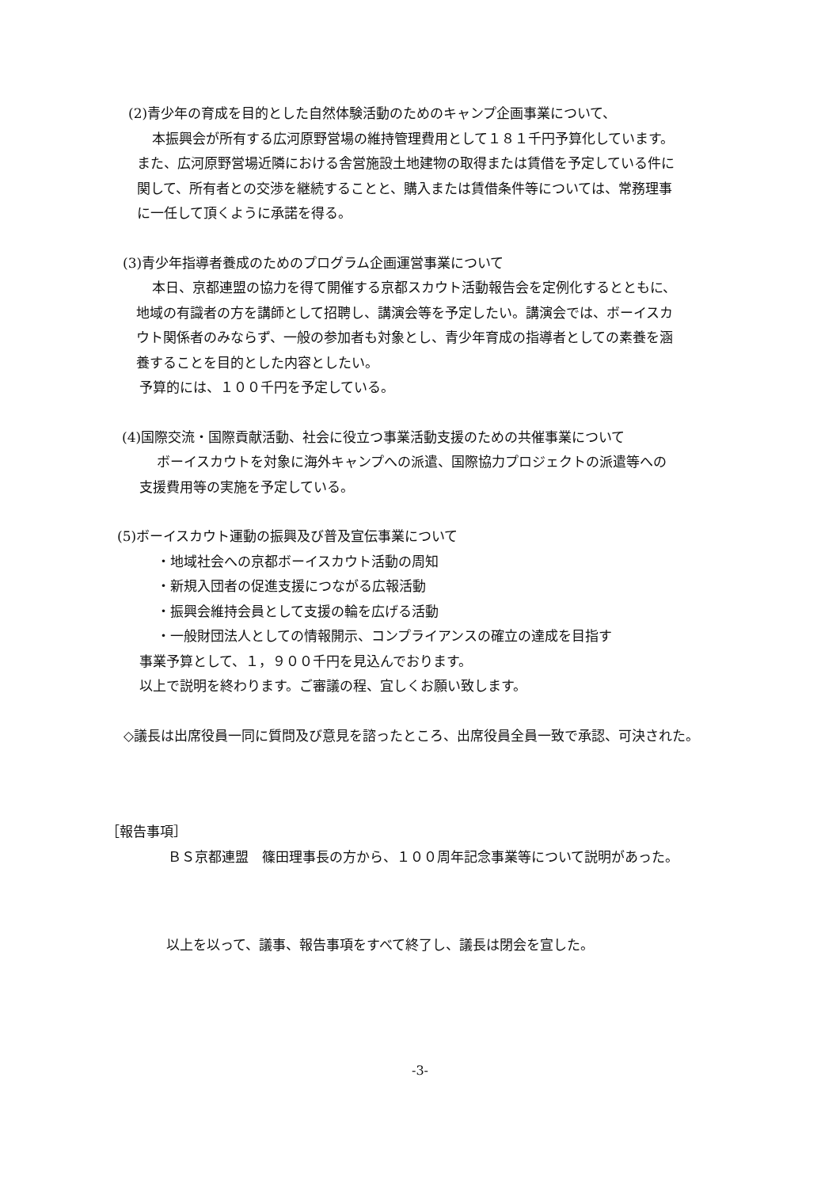(2)青少年の育成を目的とした自然体験活動のためのキャンプ企画事業について、
本振興会が所有する広河原野営場の維持管理費用として１８１千円予算化しています。
また、広河原野営場近隣における舎営施設土地建物の取得または賃借を予定している件に
関して、所有者との交渉を継続することと、購入または賃借条件等については、常務理事
に一任して頂くように承諾を得る。
(3)青少年指導者養成のためのプログラム企画運営事業について
本日、京都連盟の協力を得て開催する京都スカウト活動報告会を定例化するとともに、
地域の有識者の方を講師として招聘し、講演会等を予定したい。講演会では、ボーイスカ
ウト関係者のみならず、一般の参加者も対象とし、青少年育成の指導者としての素養を涵
養することを目的とした内容としたい。
予算的には、１００千円を予定している。
(4)国際交流・国際貢献活動、社会に役立つ事業活動支援のための共催事業について
ボーイスカウトを対象に海外キャンプへの派遣、国際協力プロジェクトの派遣等への
支援費用等の実施を予定している。
(5)ボーイスカウト運動の振興及び普及宣伝事業について
・地域社会への京都ボーイスカウト活動の周知
・新規入団者の促進支援につながる広報活動
・振興会維持会員として支援の輪を広げる活動
・一般財団法人としての情報開示、コンプライアンスの確立の達成を目指す
事業予算として、１，９００千円を見込んでおります。
以上で説明を終わります。ご審議の程、宜しくお願い致します。
◇議長は出席役員一同に質問及び意見を諮ったところ、出席役員全員一致で承認、可決された。
［報告事項］
ＢＳ京都連盟　篠田理事長の方から、１００周年記念事業等について説明があった。
以上を以って、議事、報告事項をすべて終了し、議長は閉会を宣した。
-3-